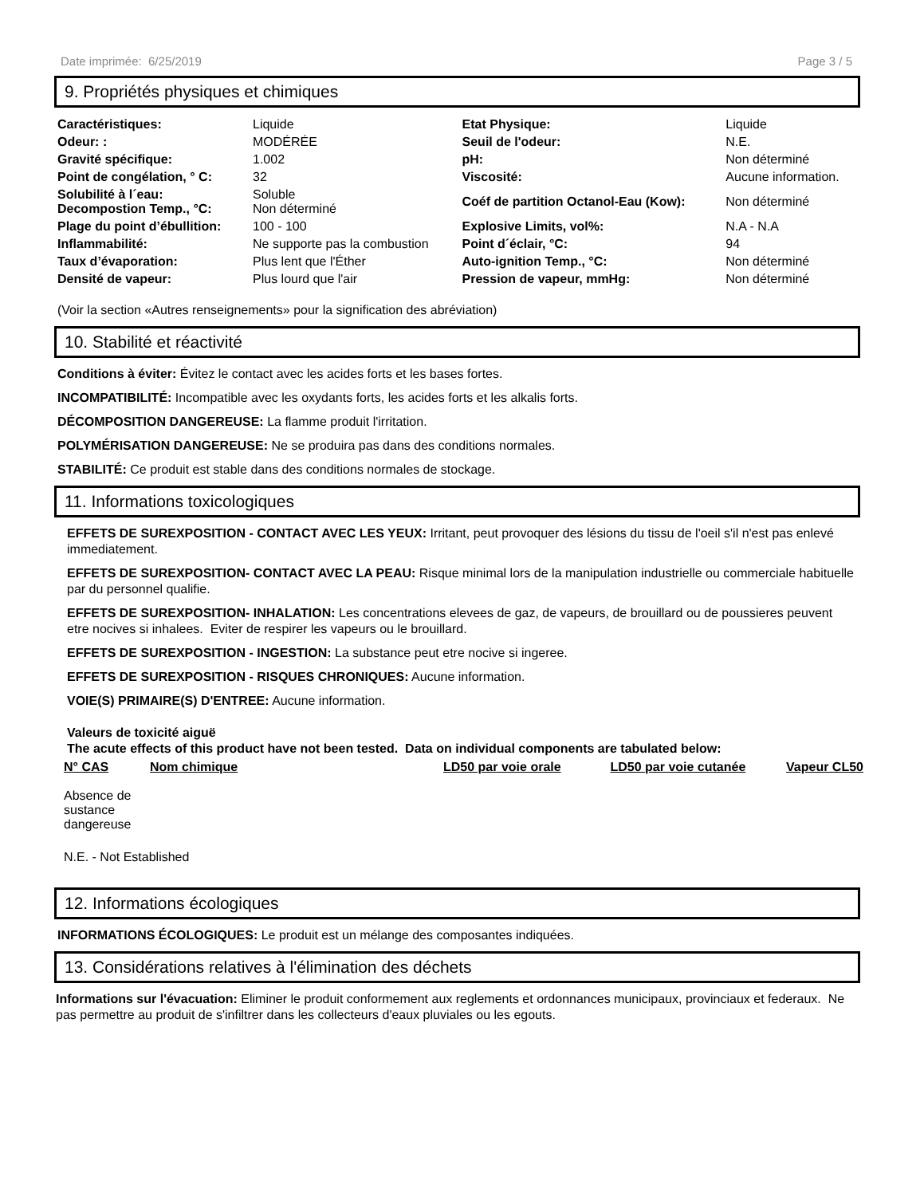Date imprimée: 6/25/2019 Page 3 / 5
9. Propriétés physiques et chimiques
| Caractéristiques: | Liquide | Etat Physique: | Liquide |
| Odeur: : | MODÉRÉE | Seuil de l'odeur: | N.E. |
| Gravité spécifique: | 1.002 | pH: | Non déterminé |
| Point de congélation, ° C: | 32 | Viscosité: | Aucune information. |
| Solubilité à l´eau: Decompostion Temp., °C: | Soluble Non déterminé | Coéf de partition Octanol-Eau (Kow): | Non déterminé |
| Plage du point d’ébullition: | 100 - 100 | Explosive Limits, vol%: | N.A - N.A |
| Inflammabilité: | Ne supporte pas la combustion | Point d´éclair, °C: | 94 |
| Taux d’évaporation: | Plus lent que l'Éther | Auto-ignition Temp., °C: | Non déterminé |
| Densité de vapeur: | Plus lourd que l'air | Pression de vapeur, mmHg: | Non déterminé |
(Voir la section «Autres renseignements» pour la signification des abréviation)
10. Stabilité et réactivité
Conditions à éviter: Évitez le contact avec les acides forts et les bases fortes.
INCOMPATIBILITÉ: Incompatible avec les oxydants forts, les acides forts et les alkalis forts.
DÉCOMPOSITION DANGEREUSE: La flamme produit l'irritation.
POLYMÉRISATION DANGEREUSE: Ne se produira pas dans des conditions normales.
STABILITÉ: Ce produit est stable dans des conditions normales de stockage.
11. Informations toxicologiques
EFFETS DE SUREXPOSITION - CONTACT AVEC LES YEUX: Irritant, peut provoquer des lésions du tissu de l'oeil s'il n'est pas enlevé immediatement.
EFFETS DE SUREXPOSITION- CONTACT AVEC LA PEAU: Risque minimal lors de la manipulation industrielle ou commerciale habituelle par du personnel qualifie.
EFFETS DE SUREXPOSITION- INHALATION: Les concentrations elevees de gaz, de vapeurs, de brouillard ou de poussieres peuvent etre nocives si inhalees. Eviter de respirer les vapeurs ou le brouillard.
EFFETS DE SUREXPOSITION - INGESTION: La substance peut etre nocive si ingeree.
EFFETS DE SUREXPOSITION - RISQUES CHRONIQUES: Aucune information.
VOIE(S) PRIMAIRE(S) D'ENTREE: Aucune information.
Valeurs de toxicité aiguë
The acute effects of this product have not been tested. Data on individual components are tabulated below:
| N° CAS | Nom chimique | LD50 par voie orale | LD50 par voie cutanée | Vapeur CL50 |
| --- | --- | --- | --- | --- |
| Absence de sustance dangereuse | | | | |
N.E. - Not Established
12. Informations écologiques
INFORMATIONS ÉCOLOGIQUES: Le produit est un mélange des composantes indiquées.
13. Considérations relatives à l'élimination des déchets
Informations sur l'évacuation: Eliminer le produit conformement aux reglements et ordonnances municipaux, provinciaux et federaux. Ne pas permettre au produit de s'infiltrer dans les collecteurs d'eaux pluviales ou les egouts.